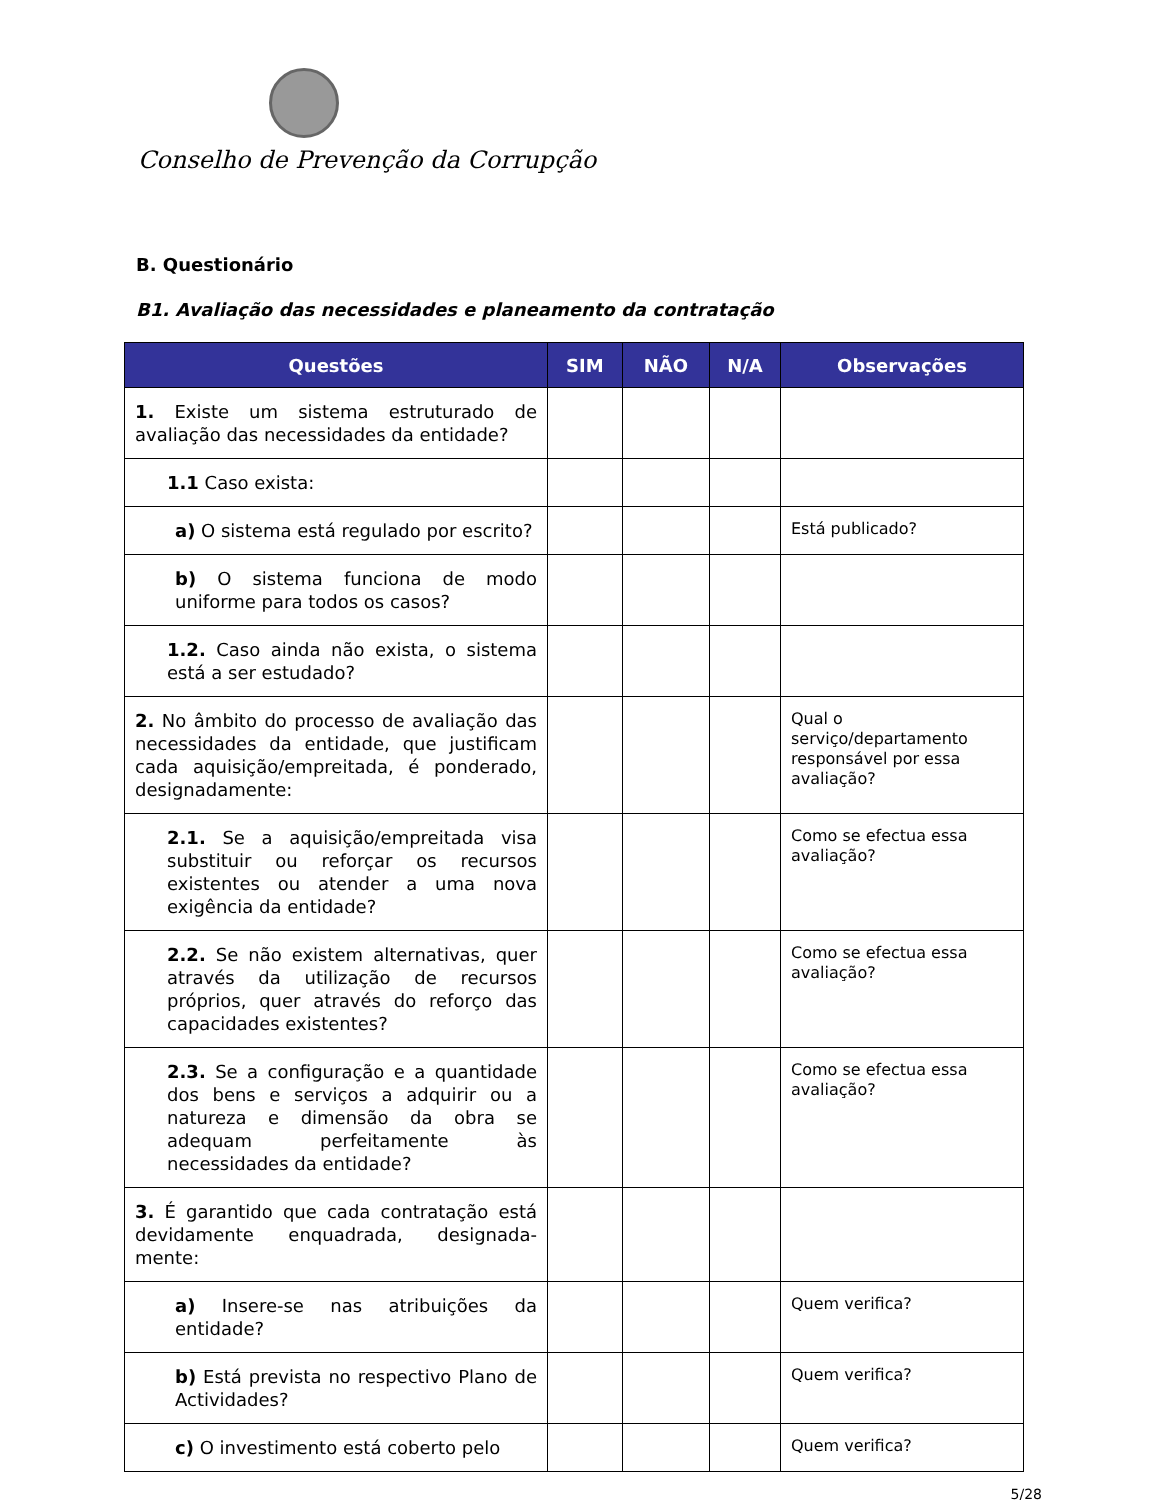Conselho de Prevenção da Corrupção
B. Questionário
B1. Avaliação das necessidades e planeamento da contratação
| Questões | SIM | NÃO | N/A | Observações |
| --- | --- | --- | --- | --- |
| 1. Existe um sistema estruturado de avaliação das necessidades da entidade? | | | | |
| 1.1 Caso exista: | | | | |
| a) O sistema está regulado por escrito? | | | | Está publicado? |
| b) O sistema funciona de modo uniforme para todos os casos? | | | | |
| 1.2. Caso ainda não exista, o sistema está a ser estudado? | | | | |
| 2. No âmbito do processo de avaliação das necessidades da entidade, que justificam cada aquisição/empreitada, é ponderado, designadamente: | | | | Qual o serviço/departamento responsável por essa avaliação? |
| 2.1. Se a aquisição/empreitada visa substituir ou reforçar os recursos existentes ou atender a uma nova exigência da entidade? | | | | Como se efectua essa avaliação? |
| 2.2. Se não existem alternativas, quer através da utilização de recursos próprios, quer através do reforço das capacidades existentes? | | | | Como se efectua essa avaliação? |
| 2.3. Se a configuração e a quantidade dos bens e serviços a adquirir ou a natureza e dimensão da obra se adequam perfeitamente às necessidades da entidade? | | | | Como se efectua essa avaliação? |
| 3. É garantido que cada contratação está devidamente enquadrada, designada-mente: | | | | |
| a) Insere-se nas atribuições da entidade? | | | | Quem verifica? |
| b) Está prevista no respectivo Plano de Actividades? | | | | Quem verifica? |
| c) O investimento está coberto pelo | | | | Quem verifica? |
5/28